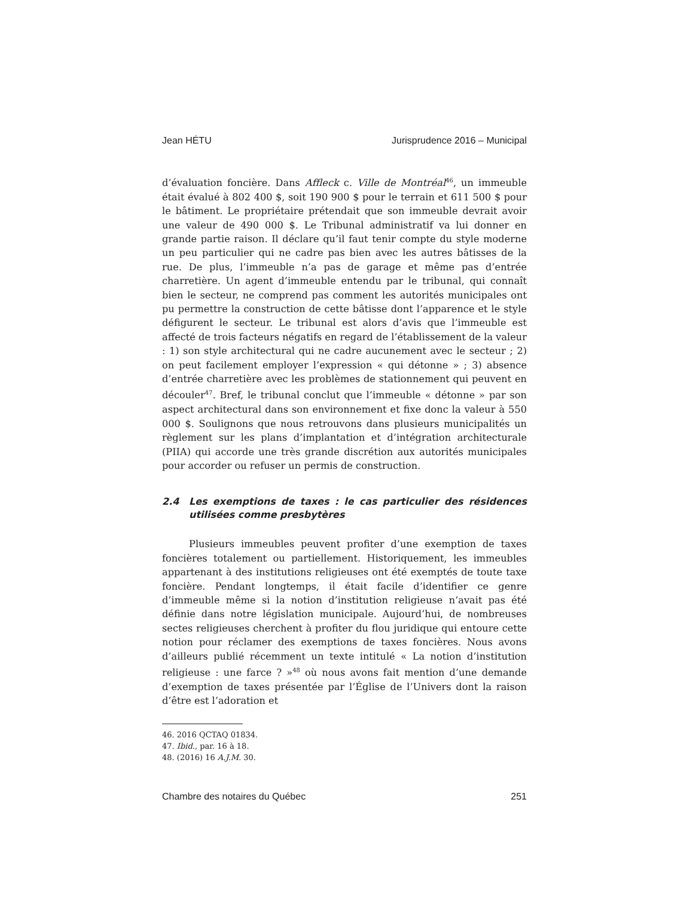Jean HÉTU Jurisprudence 2016 – Municipal
d’évaluation foncière. Dans Affleck c. Ville de Montréal<sup>46</sup>, un immeuble était évalué à 802 400 $, soit 190 900 $ pour le terrain et 611 500 $ pour le bâtiment. Le propriétaire prétendait que son immeuble devrait avoir une valeur de 490 000 $. Le Tribunal administratif va lui donner en grande partie raison. Il déclare qu’il faut tenir compte du style moderne un peu particulier qui ne cadre pas bien avec les autres bâtisses de la rue. De plus, l’immeuble n’a pas de garage et même pas d’entrée charretière. Un agent d’immeuble entendu par le tribunal, qui connaît bien le secteur, ne comprend pas comment les autorités municipales ont pu permettre la construction de cette bâtisse dont l’apparence et le style défigurent le secteur. Le tribunal est alors d’avis que l’immeuble est affecté de trois facteurs négatifs en regard de l’établissement de la valeur : 1) son style architectural qui ne cadre aucunement avec le secteur ; 2) on peut facilement employer l’expression « qui détonne » ; 3) absence d’entrée charretière avec les problèmes de stationnement qui peuvent en découler<sup>47</sup>. Bref, le tribunal conclut que l’immeuble « détonne » par son aspect architectural dans son environnement et fixe donc la valeur à 550 000 $. Soulignons que nous retrouvons dans plusieurs municipalités un règlement sur les plans d’implantation et d’intégration architecturale (PIIA) qui accorde une très grande discrétion aux autorités municipales pour accorder ou refuser un permis de construction.
2.4 Les exemptions de taxes : le cas particulier des résidences utilisées comme presbytères
Plusieurs immeubles peuvent profiter d’une exemption de taxes foncières totalement ou partiellement. Historiquement, les immeubles appartenant à des institutions religieuses ont été exemptés de toute taxe foncière. Pendant longtemps, il était facile d’identifier ce genre d’immeuble même si la notion d’institution religieuse n’avait pas été définie dans notre législation municipale. Aujourd’hui, de nombreuses sectes religieuses cherchent à profiter du flou juridique qui entoure cette notion pour réclamer des exemptions de taxes foncières. Nous avons d’ailleurs publié récemment un texte intitulé « La notion d’institution religieuse : une farce ? »<sup>48</sup> où nous avons fait mention d’une demande d’exemption de taxes présentée par l’Église de l’Univers dont la raison d’être est l’adoration et
46. 2016 QCTAQ 01834.
47. Ibid., par. 16 à 18.
48. (2016) 16 A.J.M. 30.
Chambre des notaires du Québec 251